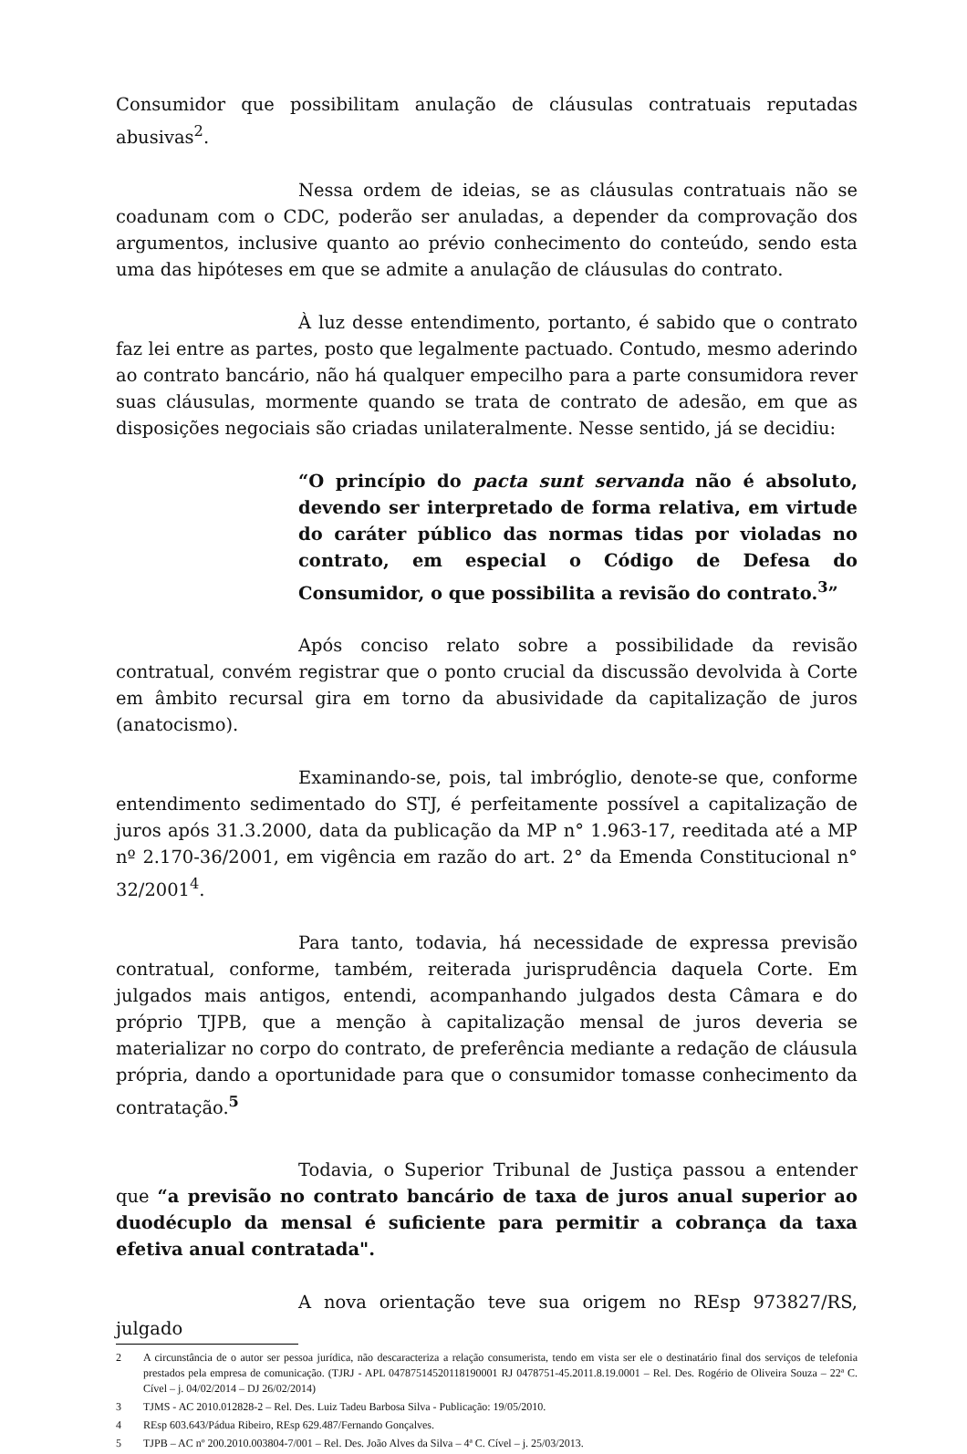Consumidor que possibilitam anulação de cláusulas contratuais reputadas abusivas<sup>2</sup>.
Nessa ordem de ideias, se as cláusulas contratuais não se coadunam com o CDC, poderão ser anuladas, a depender da comprovação dos argumentos, inclusive quanto ao prévio conhecimento do conteúdo, sendo esta uma das hipóteses em que se admite a anulação de cláusulas do contrato.
À luz desse entendimento, portanto, é sabido que o contrato faz lei entre as partes, posto que legalmente pactuado. Contudo, mesmo aderindo ao contrato bancário, não há qualquer empecilho para a parte consumidora rever suas cláusulas, mormente quando se trata de contrato de adesão, em que as disposições negociais são criadas unilateralmente. Nesse sentido, já se decidiu:
“O princípio do pacta sunt servanda não é absoluto, devendo ser interpretado de forma relativa, em virtude do caráter público das normas tidas por violadas no contrato, em especial o Código de Defesa do Consumidor, o que possibilita a revisão do contrato.<sup>3</sup>”
Após conciso relato sobre a possibilidade da revisão contratual, convém registrar que o ponto crucial da discussão devolvida à Corte em âmbito recursal gira em torno da abusividade da capitalização de juros (anatocismo).
Examinando-se, pois, tal imbróglio, denote-se que, conforme entendimento sedimentado do STJ, é perfeitamente possível a capitalização de juros após 31.3.2000, data da publicação da MP n° 1.963-17, reeditada até a MP nº 2.170-36/2001, em vigência em razão do art. 2° da Emenda Constitucional n° 32/2001<sup>4</sup>.
Para tanto, todavia, há necessidade de expressa previsão contratual, conforme, também, reiterada jurisprudência daquela Corte. Em julgados mais antigos, entendi, acompanhando julgados desta Câmara e do próprio TJPB, que a menção à capitalização mensal de juros deveria se materializar no corpo do contrato, de preferência mediante a redação de cláusula própria, dando a oportunidade para que o consumidor tomasse conhecimento da contratação.<sup>5</sup>
Todavia, o Superior Tribunal de Justiça passou a entender que “a previsão no contrato bancário de taxa de juros anual superior ao duodécuplo da mensal é suficiente para permitir a cobrança da taxa efetiva anual contratada".
A nova orientação teve sua origem no REsp 973827/RS, julgado
2 A circunstância de o autor ser pessoa jurídica, não descaracteriza a relação consumerista, tendo em vista ser ele o destinatário final dos serviços de telefonia prestados pela empresa de comunicação. (TJRJ - APL 04787514520118190001 RJ 0478751-45.2011.8.19.0001 – Rel. Des. Rogério de Oliveira Souza – 22ª C. Cível – j. 04/02/2014 – DJ 26/02/2014)
3 TJMS - AC 2010.012828-2 – Rel. Des. Luiz Tadeu Barbosa Silva - Publicação: 19/05/2010.
4 REsp 603.643/Pádua Ribeiro, REsp 629.487/Fernando Gonçalves.
5 TJPB – AC nº 200.2010.003804-7/001 – Rel. Des. João Alves da Silva – 4ª C. Cível – j. 25/03/2013.